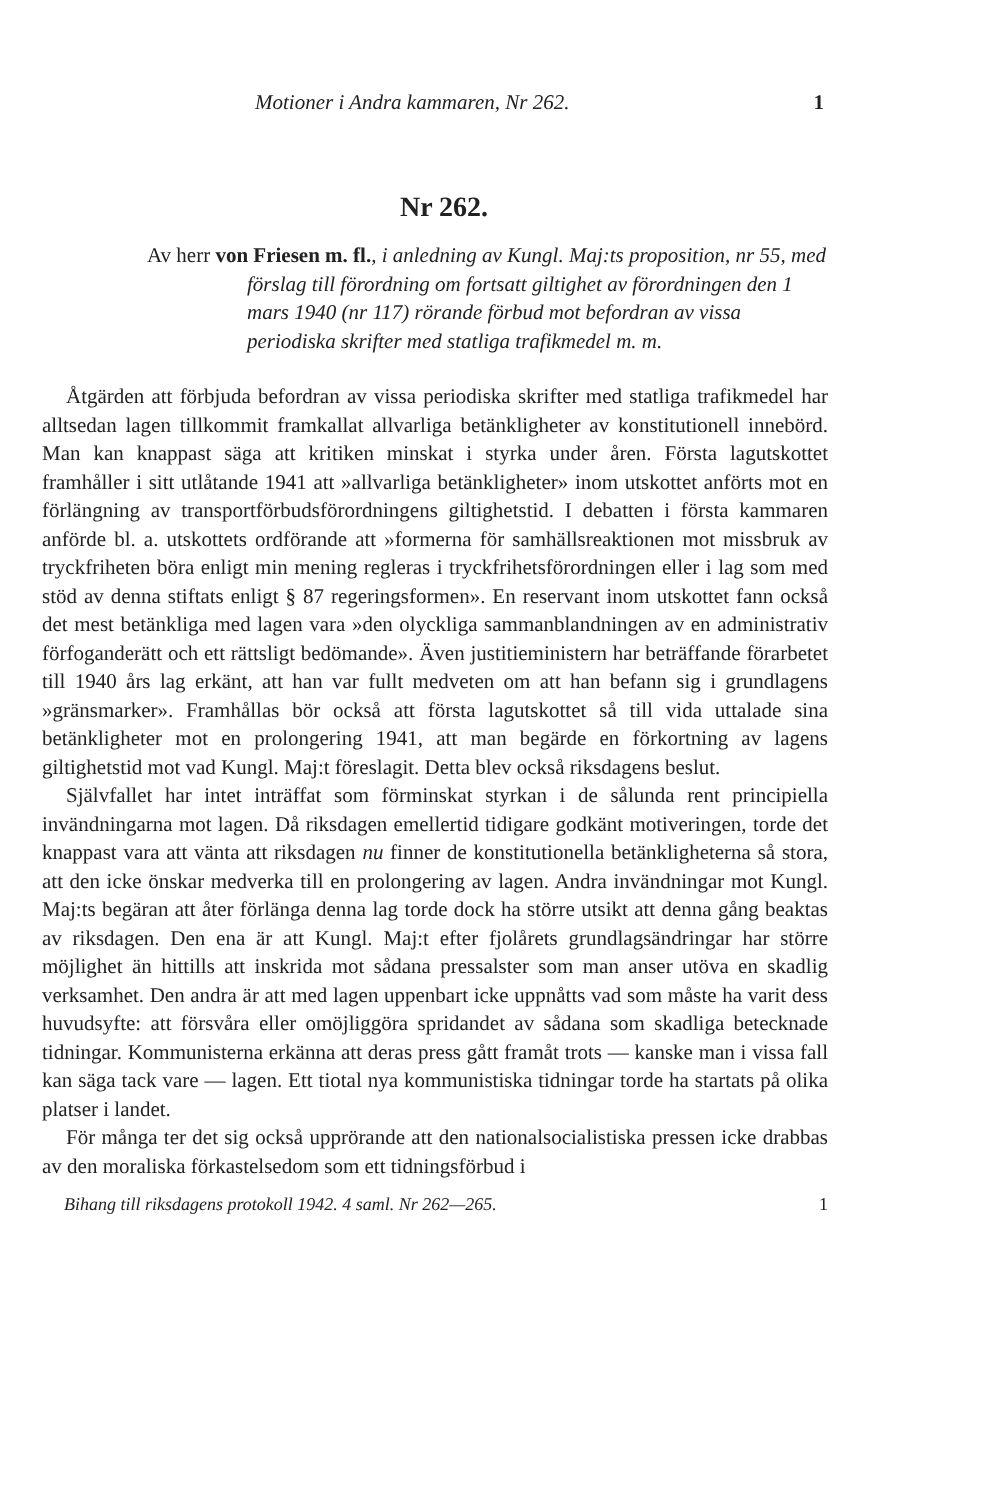Motioner i Andra kammaren, Nr 262. 1
Nr 262.
Av herr von Friesen m. fl., i anledning av Kungl. Maj:ts proposition, nr 55, med förslag till förordning om fortsatt giltighet av förordningen den 1 mars 1940 (nr 117) rörande förbud mot befordran av vissa periodiska skrifter med statliga trafikmedel m. m.
Åtgärden att förbjuda befordran av vissa periodiska skrifter med statliga trafikmedel har alltsedan lagen tillkommit framkallat allvarliga betänkligheter av konstitutionell innebörd. Man kan knappast säga att kritiken minskat i styrka under åren. Första lagutskottet framhåller i sitt utlåtande 1941 att »allvarliga betänkligheter» inom utskottet anförts mot en förlängning av transportförbudsförordningens giltighetstid. I debatten i första kammaren anförde bl. a. utskottets ordförande att »formerna för samhällsreaktionen mot missbruk av tryckfriheten böra enligt min mening regleras i tryckfrihetsförordningen eller i lag som med stöd av denna stiftats enligt § 87 regeringsformen». En reservant inom utskottet fann också det mest betänkliga med lagen vara »den olyckliga sammanblandningen av en administrativ förfoganderätt och ett rättsligt bedömande». Även justitieministern har beträffande förarbetet till 1940 års lag erkänt, att han var fullt medveten om att han befann sig i grundlagens »gränsmarker». Framhållas bör också att första lagutskottet så till vida uttalade sina betänkligheter mot en prolongering 1941, att man begärde en förkortning av lagens giltighetstid mot vad Kungl. Maj:t föreslagit. Detta blev också riksdagens beslut.
Självfallet har intet inträffat som förminskat styrkan i de sålunda rent principiella invändningarna mot lagen. Då riksdagen emellertid tidigare godkänt motiveringen, torde det knappast vara att vänta att riksdagen nu finner de konstitutionella betänkligheterna så stora, att den icke önskar medverka till en prolongering av lagen. Andra invändningar mot Kungl. Maj:ts begäran att åter förlänga denna lag torde dock ha större utsikt att denna gång beaktas av riksdagen. Den ena är att Kungl. Maj:t efter fjolårets grundlagsändringar har större möjlighet än hittills att inskrida mot sådana pressalster som man anser utöva en skadlig verksamhet. Den andra är att med lagen uppenbart icke uppnåtts vad som måste ha varit dess huvudsyfte: att försvåra eller omöjliggöra spridandet av sådana som skadliga betecknade tidningar. Kommunisterna erkänna att deras press gått framåt trots — kanske man i vissa fall kan säga tack vare — lagen. Ett tiotal nya kommunistiska tidningar torde ha startats på olika platser i landet.
För många ter det sig också upprörande att den nationalsocialistiska pressen icke drabbas av den moraliska förkastelsedom som ett tidningsförbud i
Bihang till riksdagens protokoll 1942. 4 saml. Nr 262—265. 1